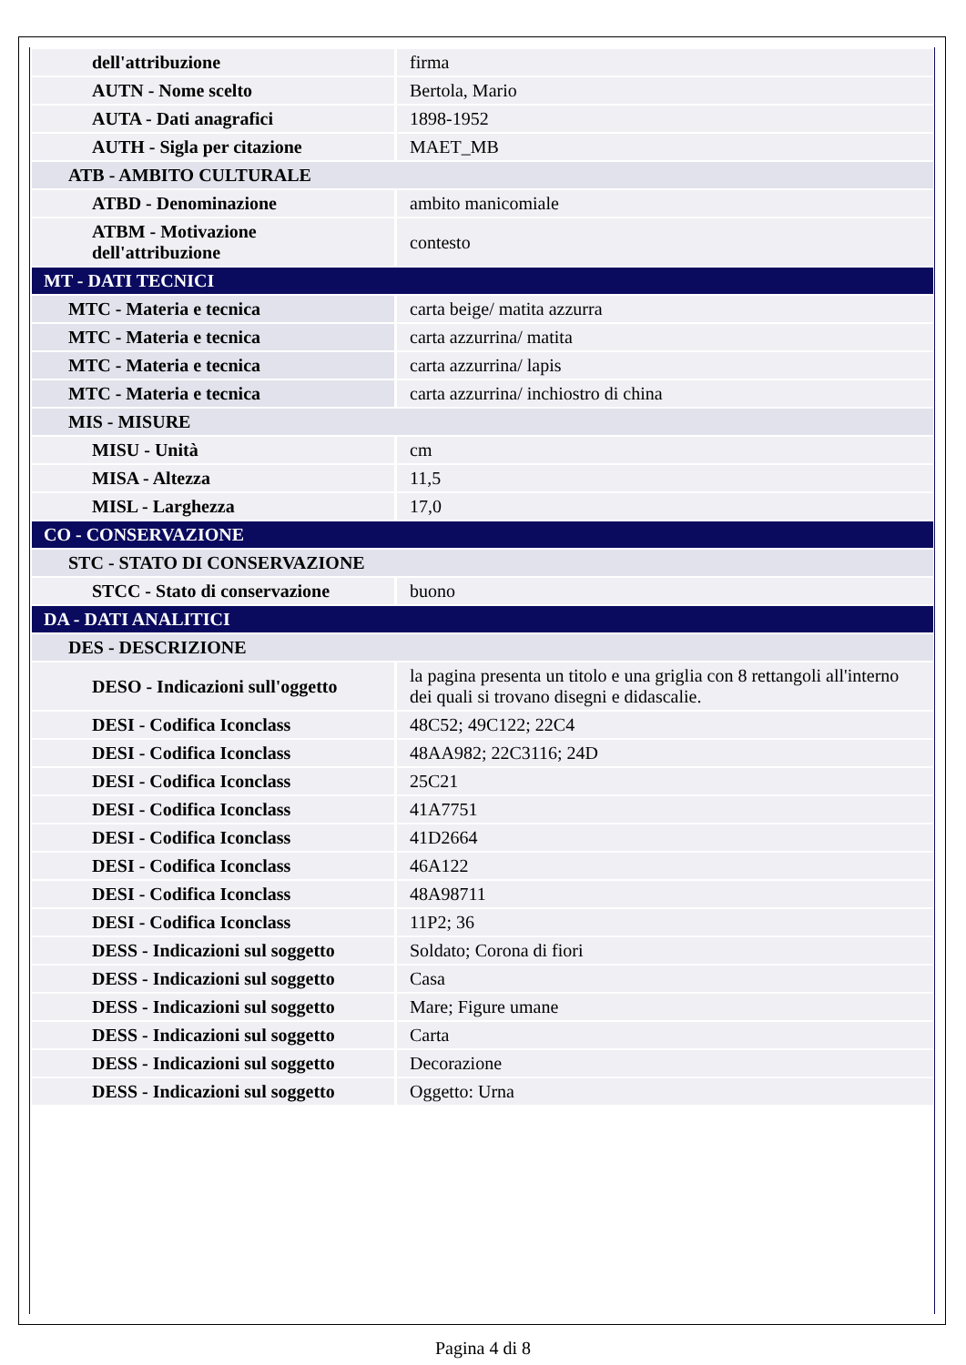| dell'attribuzione | firma |
| AUTN - Nome scelto | Bertola, Mario |
| AUTA - Dati anagrafici | 1898-1952 |
| AUTH - Sigla per citazione | MAET_MB |
| ATB - AMBITO CULTURALE | |
| ATBD - Denominazione | ambito manicomiale |
| ATBM - Motivazione dell'attribuzione | contesto |
| MT - DATI TECNICI | |
| MTC - Materia e tecnica | carta beige/ matita azzurra |
| MTC - Materia e tecnica | carta azzurrina/ matita |
| MTC - Materia e tecnica | carta azzurrina/ lapis |
| MTC - Materia e tecnica | carta azzurrina/ inchiostro di china |
| MIS - MISURE | |
| MISU - Unità | cm |
| MISA - Altezza | 11,5 |
| MISL - Larghezza | 17,0 |
| CO - CONSERVAZIONE | |
| STC - STATO DI CONSERVAZIONE | |
| STCC - Stato di conservazione | buono |
| DA - DATI ANALITICI | |
| DES - DESCRIZIONE | |
| DESO - Indicazioni sull'oggetto | la pagina presenta un titolo e una griglia con 8 rettangoli all'interno dei quali si trovano disegni e didascalie. |
| DESI - Codifica Iconclass | 48C52; 49C122; 22C4 |
| DESI - Codifica Iconclass | 48AA982; 22C3116; 24D |
| DESI - Codifica Iconclass | 25C21 |
| DESI - Codifica Iconclass | 41A7751 |
| DESI - Codifica Iconclass | 41D2664 |
| DESI - Codifica Iconclass | 46A122 |
| DESI - Codifica Iconclass | 48A98711 |
| DESI - Codifica Iconclass | 11P2; 36 |
| DESS - Indicazioni sul soggetto | Soldato; Corona di fiori |
| DESS - Indicazioni sul soggetto | Casa |
| DESS - Indicazioni sul soggetto | Mare; Figure umane |
| DESS - Indicazioni sul soggetto | Carta |
| DESS - Indicazioni sul soggetto | Decorazione |
| DESS - Indicazioni sul soggetto | Oggetto: Urna |
Pagina 4 di 8